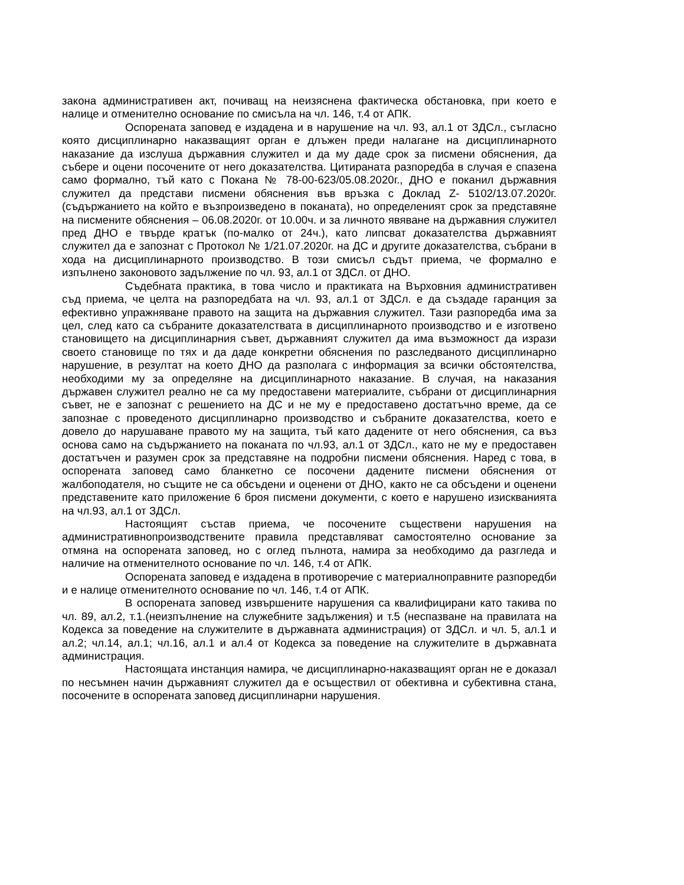закона административен акт, почиващ на неизяснена фактическа обстановка, при което е налице и отменително основание по смисъла на чл. 146, т.4 от АПК.
Оспорената заповед е издадена и в нарушение на чл. 93, ал.1 от ЗДСл., съгласно която дисциплинарно наказващият орган е длъжен преди налагане на дисциплинарното наказание да изслуша държавния служител и да му даде срок за писмени обяснения, да събере и оцени посочените от него доказателства. Цитираната разпоредба в случая е спазена само формално, тъй като с Покана № 78-00-623/05.08.2020г., ДНО е поканил държавния служител да представи писмени обяснения във връзка с Доклад Z- 5102/13.07.2020г.(съдържанието на който е възпроизведено в поканата), но определеният срок за представяне на писмените обяснения – 06.08.2020г. от 10.00ч. и за личното явяване на държавния служител пред ДНО е твърде кратък (по-малко от 24ч.), като липсват доказателства държавният служител да е запознат с Протокол № 1/21.07.2020г. на ДС и другите доказателства, събрани в хода на дисциплинарното производство. В този смисъл съдът приема, че формално е изпълнено законовото задължение по чл. 93, ал.1 от ЗДСл. от ДНО.
Съдебната практика, в това число и практиката на Върховния административен съд приема, че целта на разпоредбата на чл. 93, ал.1 от ЗДСл. е да създаде гаранция за ефективно упражняване правото на защита на държавния служител. Тази разпоредба има за цел, след като са събраните доказателствата в дисциплинарното производство и е изготвено становището на дисциплинарния съвет, държавният служител да има възможност да изрази своето становище по тях и да даде конкретни обяснения по разследваното дисциплинарно нарушение, в резултат на което ДНО да разполага с информация за всички обстоятелства, необходими му за определяне на дисциплинарното наказание. В случая, на наказания държавен служител реално не са му предоставени материалите, събрани от дисциплинарния съвет, не е запознат с решението на ДС и не му е предоставено достатъчно време, да се запознае с проведеното дисциплинарно производство и събраните доказателства, което е довело до нарушаване правото му на защита, тъй като дадените от него обяснения, са въз основа само на съдържанието на поканата по чл.93, ал.1 от ЗДСл., като не му е предоставен достатъчен и разумен срок за представяне на подробни писмени обяснения. Наред с това, в оспорената заповед само бланкетно се посочени дадените писмени обяснения от жалбоподателя, но същите не са обсъдени и оценени от ДНО, както не са обсъдени и оценени представените като приложение 6 броя писмени документи, с което е нарушено изискванията на чл.93, ал.1 от ЗДСл.
Настоящият състав приема, че посочените съществени нарушения на административнопроизводствените правила представляват самостоятелно основание за отмяна на оспорената заповед, но с оглед пълнота, намира за необходимо да разгледа и наличие на отменителното основание по чл. 146, т.4 от АПК.
Оспорената заповед е издадена в противоречие с материалноправните разпоредби и е налице отменителното основание по чл. 146, т.4 от АПК.
В оспорената заповед извършените нарушения са квалифицирани като такива по чл. 89, ал.2, т.1.(неизпълнение на служебните задължения) и т.5 (неспазване на правилата на Кодекса за поведение на служителите в държавната администрация) от ЗДСл. и чл. 5, ал.1 и ал.2; чл.14, ал.1; чл.16, ал.1 и ал.4 от Кодекса за поведение на служителите в държавната администрация.
Настоящата инстанция намира, че дисциплинарно-наказващият орган не е доказал по несъмнен начин държавният служител да е осъществил от обективна и субективна стана, посочените в оспорената заповед дисциплинарни нарушения.